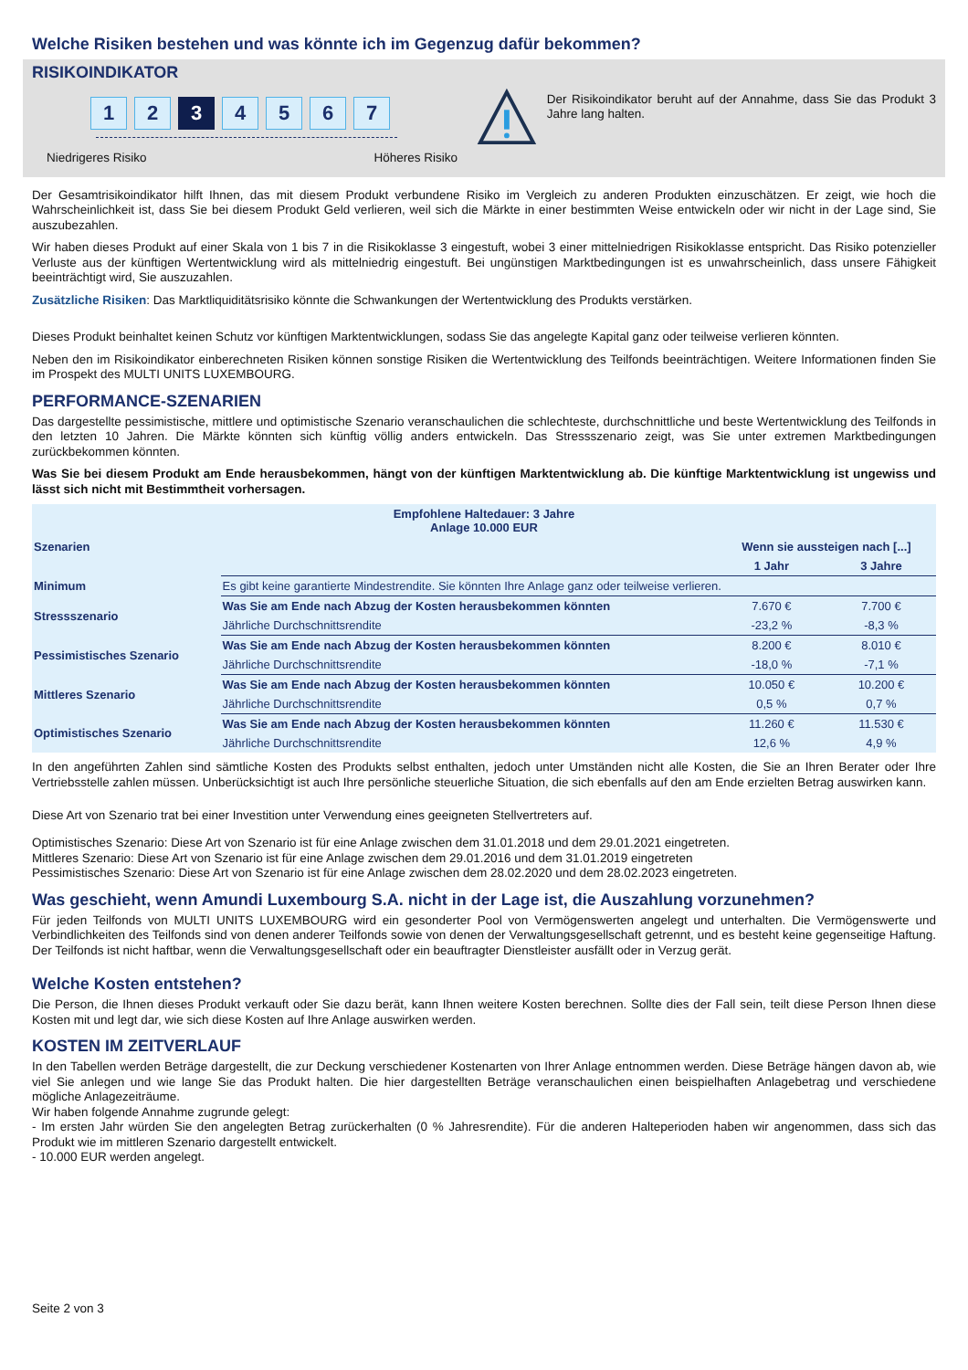Welche Risiken bestehen und was könnte ich im Gegenzug dafür bekommen?
RISIKOINDIKATOR
1 2 3 4567
Niedrigeres Risiko Höheres Risiko
Der Risikoindikator beruht auf der Annahme, dass Sie das Produkt 3 Jahre lang halten.
Der Gesamtrisikoindikator hilft Ihnen, das mit diesem Produkt verbundene Risiko im Vergleich zu anderen Produkten einzuschätzen. Er zeigt, wie hoch die Wahrscheinlichkeit ist, dass Sie bei diesem Produkt Geld verlieren, weil sich die Märkte in einer bestimmten Weise entwickeln oder wir nicht in der Lage sind, Sie auszubezahlen.
Wir haben dieses Produkt auf einer Skala von 1 bis 7 in die Risikoklasse 3 eingestuft, wobei 3 einer mittelniedrigen Risikoklasse entspricht. Das Risiko potenzieller Verluste aus der künftigen Wertentwicklung wird als mittelniedrig eingestuft. Bei ungünstigen Marktbedingungen ist es unwahrscheinlich, dass unsere Fähigkeit beeinträchtigt wird, Sie auszuzahlen.
Zusätzliche Risiken: Das Marktliquiditätsrisiko könnte die Schwankungen der Wertentwicklung des Produkts verstärken.
Dieses Produkt beinhaltet keinen Schutz vor künftigen Marktentwicklungen, sodass Sie das angelegte Kapital ganz oder teilweise verlieren könnten.
Neben den im Risikoindikator einberechneten Risiken können sonstige Risiken die Wertentwicklung des Teilfonds beeinträchtigen. Weitere Informationen finden Sie im Prospekt des MULTI UNITS LUXEMBOURG.
PERFORMANCE-SZENARIEN
Das dargestellte pessimistische, mittlere und optimistische Szenario veranschaulichen die schlechteste, durchschnittliche und beste Wertentwicklung des Teilfonds in den letzten 10 Jahren. Die Märkte könnten sich künftig völlig anders entwickeln. Das Stressszenario zeigt, was Sie unter extremen Marktbedingungen zurückbekommen könnten.
Was Sie bei diesem Produkt am Ende herausbekommen, hängt von der künftigen Marktentwicklung ab. Die künftige Marktentwicklung ist ungewiss und lässt sich nicht mit Bestimmtheit vorhersagen.
| Empfohlene Haltedauer: 3 Jahre Anlage 10.000 EUR | | | |
| --- | --- | --- | --- |
| Szenarien | | Wenn sie aussteigen nach [...] | |
| | | 1 Jahr | 3 Jahre |
| Minimum | Es gibt keine garantierte Mindestrendite. Sie könnten Ihre Anlage ganz oder teilweise verlieren. | | |
| Stressszenario | Was Sie am Ende nach Abzug der Kosten herausbekommen könnten | 7.670 € | 7.700 € |
| | Jährliche Durchschnittsrendite | -23,2 % | -8,3 % |
| Pessimistisches Szenario | Was Sie am Ende nach Abzug der Kosten herausbekommen könnten | 8.200 € | 8.010 € |
| | Jährliche Durchschnittsrendite | -18,0 % | -7,1 % |
| Mittleres Szenario | Was Sie am Ende nach Abzug der Kosten herausbekommen könnten | 10.050 € | 10.200 € |
| | Jährliche Durchschnittsrendite | 0,5 % | 0,7 % |
| Optimistisches Szenario | Was Sie am Ende nach Abzug der Kosten herausbekommen könnten | 11.260 € | 11.530 € |
| | Jährliche Durchschnittsrendite | 12,6 % | 4,9 % |
In den angeführten Zahlen sind sämtliche Kosten des Produkts selbst enthalten, jedoch unter Umständen nicht alle Kosten, die Sie an Ihren Berater oder Ihre Vertriebsstelle zahlen müssen. Unberücksichtigt ist auch Ihre persönliche steuerliche Situation, die sich ebenfalls auf den am Ende erzielten Betrag auswirken kann.
Diese Art von Szenario trat bei einer Investition unter Verwendung eines geeigneten Stellvertreters auf.
Optimistisches Szenario: Diese Art von Szenario ist für eine Anlage zwischen dem 31.01.2018 und dem 29.01.2021 eingetreten.
Mittleres Szenario: Diese Art von Szenario ist für eine Anlage zwischen dem 29.01.2016 und dem 31.01.2019 eingetreten
Pessimistisches Szenario: Diese Art von Szenario ist für eine Anlage zwischen dem 28.02.2020 und dem 28.02.2023 eingetreten.
Was geschieht, wenn Amundi Luxembourg S.A. nicht in der Lage ist, die Auszahlung vorzunehmen?
Für jeden Teilfonds von MULTI UNITS LUXEMBOURG wird ein gesonderter Pool von Vermögenswerten angelegt und unterhalten. Die Vermögenswerte und Verbindlichkeiten des Teilfonds sind von denen anderer Teilfonds sowie von denen der Verwaltungsgesellschaft getrennt, und es besteht keine gegenseitige Haftung. Der Teilfonds ist nicht haftbar, wenn die Verwaltungsgesellschaft oder ein beauftragter Dienstleister ausfällt oder in Verzug gerät.
Welche Kosten entstehen?
Die Person, die Ihnen dieses Produkt verkauft oder Sie dazu berät, kann Ihnen weitere Kosten berechnen. Sollte dies der Fall sein, teilt diese Person Ihnen diese Kosten mit und legt dar, wie sich diese Kosten auf Ihre Anlage auswirken werden.
KOSTEN IM ZEITVERLAUF
In den Tabellen werden Beträge dargestellt, die zur Deckung verschiedener Kostenarten von Ihrer Anlage entnommen werden. Diese Beträge hängen davon ab, wie viel Sie anlegen und wie lange Sie das Produkt halten. Die hier dargestellten Beträge veranschaulichen einen beispielhaften Anlagebetrag und verschiedene mögliche Anlagezeiträume.
Wir haben folgende Annahme zugrunde gelegt:
- Im ersten Jahr würden Sie den angelegten Betrag zurückerhalten (0 % Jahresrendite). Für die anderen Halteperioden haben wir angenommen, dass sich das Produkt wie im mittleren Szenario dargestellt entwickelt.
- 10.000 EUR werden angelegt.
Seite 2 von 3